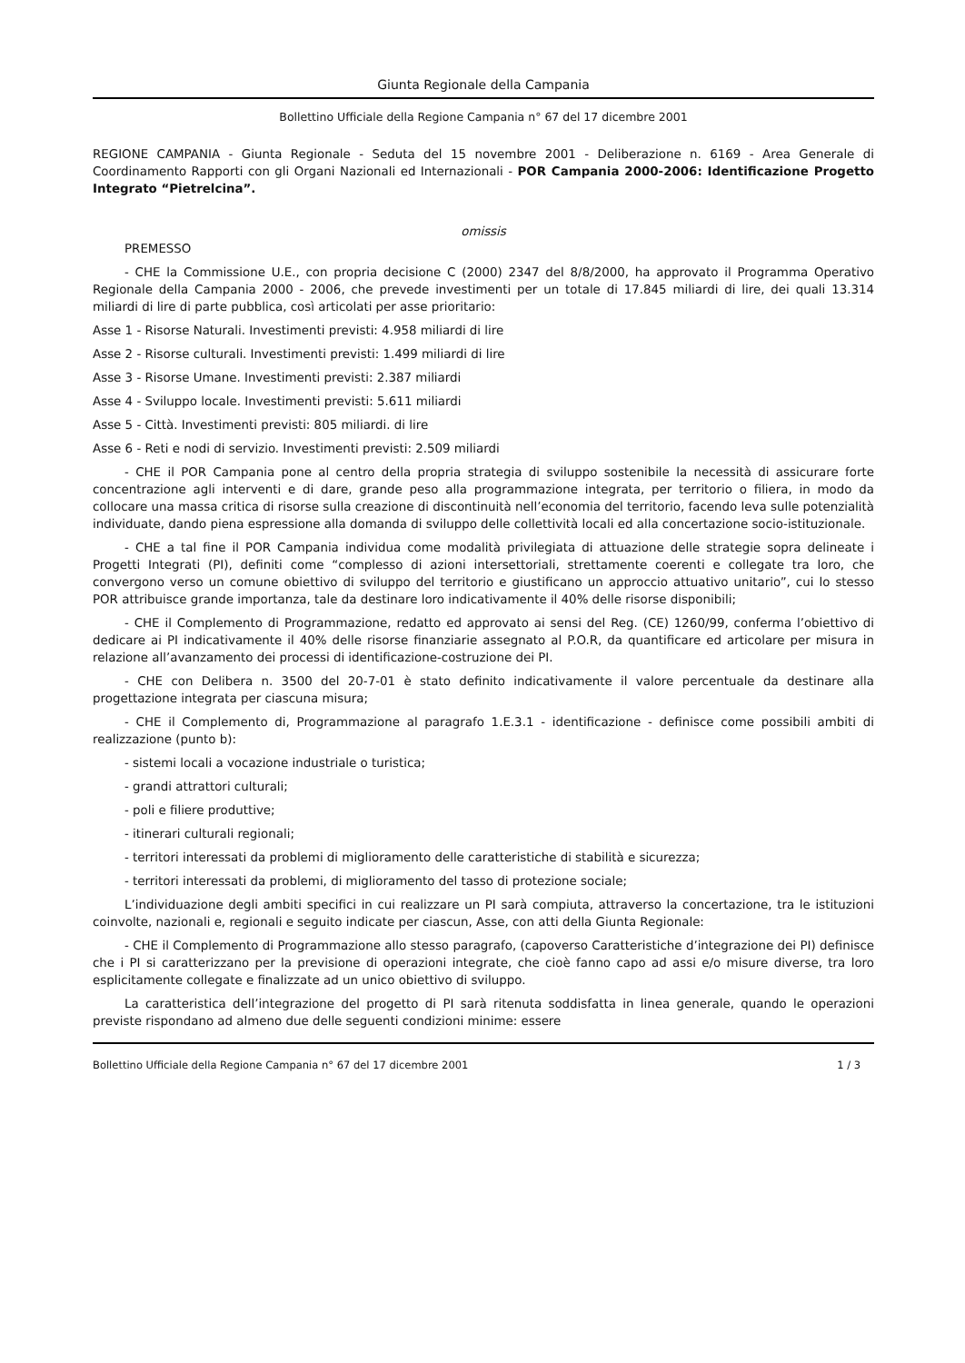Giunta Regionale della Campania
Bollettino Ufficiale della Regione Campania n° 67 del 17 dicembre 2001
REGIONE CAMPANIA - Giunta Regionale - Seduta del 15 novembre 2001 - Deliberazione n. 6169 - Area Generale di Coordinamento Rapporti con gli Organi Nazionali ed Internazionali - POR Campania 2000-2006: Identificazione Progetto Integrato “Pietrelcina”.
omissis
PREMESSO
- CHE la Commissione U.E., con propria decisione C (2000) 2347 del 8/8/2000, ha approvato il Programma Operativo Regionale della Campania 2000 - 2006, che prevede investimenti per un totale di 17.845 miliardi di lire, dei quali 13.314 miliardi di lire di parte pubblica, così articolati per asse prioritario:
Asse 1 - Risorse Naturali. Investimenti previsti: 4.958 miliardi di lire
Asse 2 - Risorse culturali. Investimenti previsti: 1.499 miliardi di lire
Asse 3 - Risorse Umane. Investimenti previsti: 2.387 miliardi
Asse 4 - Sviluppo locale. Investimenti previsti: 5.611 miliardi
Asse 5 - Città. Investimenti previsti: 805 miliardi. di lire
Asse 6 - Reti e nodi di servizio. Investimenti previsti: 2.509 miliardi
- CHE il POR Campania pone al centro della propria strategia di sviluppo sostenibile la necessità di assicurare forte concentrazione agli interventi e di dare, grande peso alla programmazione integrata, per territorio o filiera, in modo da collocare una massa critica di risorse sulla creazione di discontinuità nell’economia del territorio, facendo leva sulle potenzialità individuate, dando piena espressione alla domanda di sviluppo delle collettività locali ed alla concertazione socio-istituzionale.
- CHE a tal fine il POR Campania individua come modalità privilegiata di attuazione delle strategie sopra delineate i Progetti Integrati (PI), definiti come “complesso di azioni intersettoriali, strettamente coerenti e collegate tra loro, che convergono verso un comune obiettivo di sviluppo del territorio e giustificano un approccio attuativo unitario”, cui lo stesso POR attribuisce grande importanza, tale da destinare loro indicativamente il 40% delle risorse disponibili;
- CHE il Complemento di Programmazione, redatto ed approvato ai sensi del Reg. (CE) 1260/99, conferma l’obiettivo di dedicare ai PI indicativamente il 40% delle risorse finanziarie assegnato al P.O.R, da quantificare ed articolare per misura in relazione all’avanzamento dei processi di identificazione-costruzione dei PI.
- CHE con Delibera n. 3500 del 20-7-01 è stato definito indicativamente il valore percentuale da destinare alla progettazione integrata per ciascuna misura;
- CHE il Complemento di, Programmazione al paragrafo 1.E.3.1 - identificazione - definisce come possibili ambiti di realizzazione (punto b):
- sistemi locali a vocazione industriale o turistica;
- grandi attrattori culturali;
- poli e filiere produttive;
- itinerari culturali regionali;
- territori interessati da problemi di miglioramento delle caratteristiche di stabilità e sicurezza;
- territori interessati da problemi, di miglioramento del tasso di protezione sociale;
L’individuazione degli ambiti specifici in cui realizzare un PI sarà compiuta, attraverso la concertazione, tra le istituzioni coinvolte, nazionali e, regionali e seguito indicate per ciascun, Asse, con atti della Giunta Regionale:
- CHE il Complemento di Programmazione allo stesso paragrafo, (capoverso Caratteristiche d’integrazione dei PI) definisce che i PI si caratterizzano per la previsione di operazioni integrate, che cioè fanno capo ad assi e/o misure diverse, tra loro esplicitamente collegate e finalizzate ad un unico obiettivo di sviluppo.
La caratteristica dell’integrazione del progetto di PI sarà ritenuta soddisfatta in linea generale, quando le operazioni previste rispondano ad almeno due delle seguenti condizioni minime: essere
Bollettino Ufficiale della Regione Campania n° 67 del 17 dicembre 2001 1 / 3